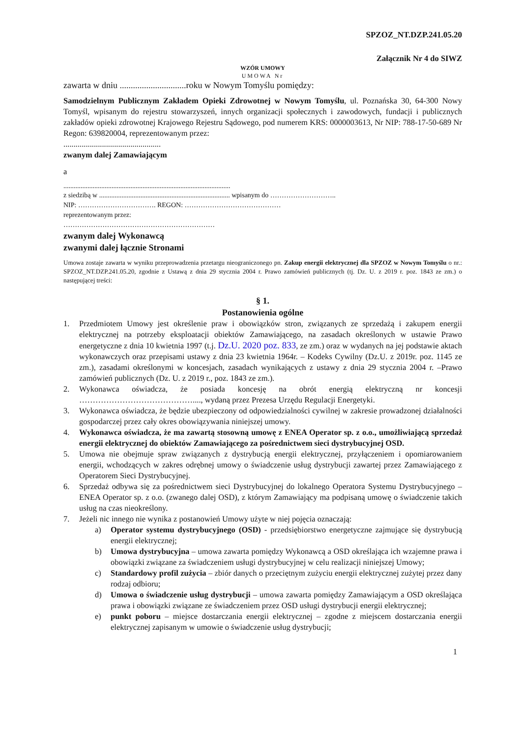SPZOZ_NT.DZP.241.05.20
Załącznik Nr 4 do SIWZ
WZÓR UMOWY
UMOWA Nr
zawarta w dniu ..............................roku w Nowym Tomyślu pomiędzy:
Samodzielnym Publicznym Zakładem Opieki Zdrowotnej w Nowym Tomyślu, ul. Poznańska 30, 64-300 Nowy Tomyśl, wpisanym do rejestru stowarzyszeń, innych organizacji społecznych i zawodowych, fundacji i publicznych zakładów opieki zdrowotnej Krajowego Rejestru Sądowego, pod numerem KRS: 0000003613, Nr NIP: 788-17-50-689 Nr Regon: 639820004, reprezentowanym przez:
................................................
zwanym dalej Zamawiającym
a
.................................................................................................
z siedzibą w ............................................................................ wpisanym do ………………………..
NIP: ……………………………. REGON: ……………………………………
reprezentowanym przez:
…………………………………………………………
zwanym dalej Wykonawcą
zwanymi dalej łącznie Stronami
Umowa zostaje zawarta w wyniku przeprowadzenia przetargu nieograniczonego pn. Zakup energii elektrycznej dla SPZOZ w Nowym Tomyślu o nr.: SPZOZ_NT.DZP.241.05.20, zgodnie z Ustawą z dnia 29 stycznia 2004 r. Prawo zamówień publicznych (tj. Dz. U. z 2019 r. poz. 1843 ze zm.) o następującej treści:
§ 1.
Postanowienia ogólne
1. Przedmiotem Umowy jest określenie praw i obowiązków stron, związanych ze sprzedażą i zakupem energii elektrycznej na potrzeby eksploatacji obiektów Zamawiającego, na zasadach określonych w ustawie Prawo energetyczne z dnia 10 kwietnia 1997 (t.j. Dz.U. 2020 poz. 833, ze zm.) oraz w wydanych na jej podstawie aktach wykonawczych oraz przepisami ustawy z dnia 23 kwietnia 1964r. – Kodeks Cywilny (Dz.U. z 2019r. poz. 1145 ze zm.), zasadami określonymi w koncesjach, zasadach wynikających z ustawy z dnia 29 stycznia 2004 r. –Prawo zamówień publicznych (Dz. U. z 2019 r., poz. 1843 ze zm.).
2. Wykonawca oświadcza, że posiada koncesję na obrót energią elektryczną nr koncesji ……………………………………...., wydaną przez Prezesa Urzędu Regulacji Energetyki.
3. Wykonawca oświadcza, że będzie ubezpieczony od odpowiedzialności cywilnej w zakresie prowadzonej działalności gospodarczej przez cały okres obowiązywania niniejszej umowy.
4. Wykonawca oświadcza, że ma zawartą stosowną umowę z ENEA Operator sp. z o.o., umożliwiającą sprzedaż energii elektrycznej do obiektów Zamawiającego za pośrednictwem sieci dystrybucyjnej OSD.
5. Umowa nie obejmuje spraw związanych z dystrybucją energii elektrycznej, przyłączeniem i opomiarowaniem energii, wchodzących w zakres odrębnej umowy o świadczenie usług dystrybucji zawartej przez Zamawiającego z Operatorem Sieci Dystrybucyjnej.
6. Sprzedaż odbywa się za pośrednictwem sieci Dystrybucyjnej do lokalnego Operatora Systemu Dystrybucyjnego – ENEA Operator sp. z o.o. (zwanego dalej OSD), z którym Zamawiający ma podpisaną umowę o świadczenie takich usług na czas nieokreślony.
7. Jeżeli nic innego nie wynika z postanowień Umowy użyte w niej pojęcia oznaczają:
a) Operator systemu dystrybucyjnego (OSD) - przedsiębiorstwo energetyczne zajmujące się dystrybucją energii elektrycznej;
b) Umowa dystrybucyjna – umowa zawarta pomiędzy Wykonawcą a OSD określająca ich wzajemne prawa i obowiązki związane za świadczeniem usługi dystrybucyjnej w celu realizacji niniejszej Umowy;
c) Standardowy profil zużycia – zbiór danych o przeciętnym zużyciu energii elektrycznej zużytej przez dany rodzaj odbioru;
d) Umowa o świadczenie usług dystrybucji – umowa zawarta pomiędzy Zamawiającym a OSD określająca prawa i obowiązki związane ze świadczeniem przez OSD usługi dystrybucji energii elektrycznej;
e) punkt poboru – miejsce dostarczania energii elektrycznej – zgodne z miejscem dostarczania energii elektrycznej zapisanym w umowie o świadczenie usług dystrybucji;
1